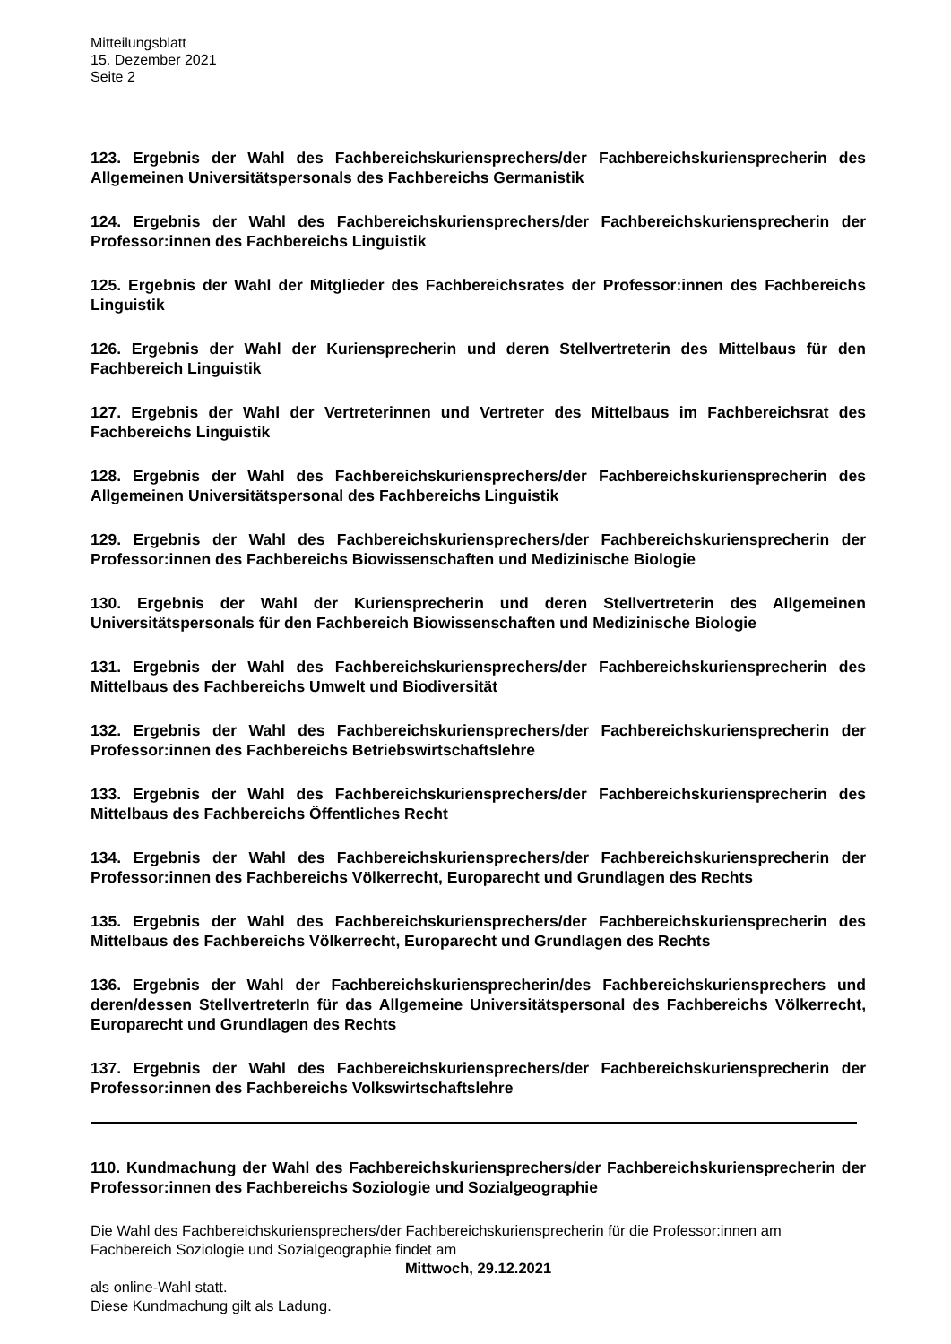Mitteilungsblatt
15. Dezember 2021
Seite 2
123. Ergebnis der Wahl des Fachbereichskuriensprechers/der Fachbereichskuriensprecherin des Allgemeinen Universitätspersonals des Fachbereichs Germanistik
124. Ergebnis der Wahl des Fachbereichskuriensprechers/der Fachbereichskuriensprecherin der Professor:innen des Fachbereichs Linguistik
125. Ergebnis der Wahl der Mitglieder des Fachbereichsrates der Professor:innen des Fachbereichs Linguistik
126. Ergebnis der Wahl der Kuriensprecherin und deren Stellvertreterin des Mittelbaus für den Fachbereich Linguistik
127. Ergebnis der Wahl der Vertreterinnen und Vertreter des Mittelbaus im Fachbereichsrat des Fachbereichs Linguistik
128. Ergebnis der Wahl des Fachbereichskuriensprechers/der Fachbereichskuriensprecherin des Allgemeinen Universitätspersonal des Fachbereichs Linguistik
129. Ergebnis der Wahl des Fachbereichskuriensprechers/der Fachbereichskuriensprecherin der Professor:innen des Fachbereichs Biowissenschaften und Medizinische Biologie
130. Ergebnis der Wahl der Kuriensprecherin und deren Stellvertreterin des Allgemeinen Universitätspersonals für den Fachbereich Biowissenschaften und Medizinische Biologie
131. Ergebnis der Wahl des Fachbereichskuriensprechers/der Fachbereichskuriensprecherin des Mittelbaus des Fachbereichs Umwelt und Biodiversität
132. Ergebnis der Wahl des Fachbereichskuriensprechers/der Fachbereichskuriensprecherin der Professor:innen des Fachbereichs Betriebswirtschaftslehre
133. Ergebnis der Wahl des Fachbereichskuriensprechers/der Fachbereichskuriensprecherin des Mittelbaus des Fachbereichs Öffentliches Recht
134. Ergebnis der Wahl des Fachbereichskuriensprechers/der Fachbereichskuriensprecherin der Professor:innen des Fachbereichs Völkerrecht, Europarecht und Grundlagen des Rechts
135. Ergebnis der Wahl des Fachbereichskuriensprechers/der Fachbereichskuriensprecherin des Mittelbaus des Fachbereichs Völkerrecht, Europarecht und Grundlagen des Rechts
136. Ergebnis der Wahl der Fachbereichskuriensprecherin/des Fachbereichskuriensprechers und deren/dessen StellvertreterIn für das Allgemeine Universitätspersonal des Fachbereichs Völkerrecht, Europarecht und Grundlagen des Rechts
137. Ergebnis der Wahl des Fachbereichskuriensprechers/der Fachbereichskuriensprecherin der Professor:innen des Fachbereichs Volkswirtschaftslehre
110. Kundmachung der Wahl des Fachbereichskuriensprechers/der Fachbereichskuriensprecherin der Professor:innen des Fachbereichs Soziologie und Sozialgeographie
Die Wahl des Fachbereichskuriensprechers/der Fachbereichskuriensprecherin für die Professor:innen am Fachbereich Soziologie und Sozialgeographie findet am
Mittwoch, 29.12.2021
als online-Wahl statt.
Diese Kundmachung gilt als Ladung.